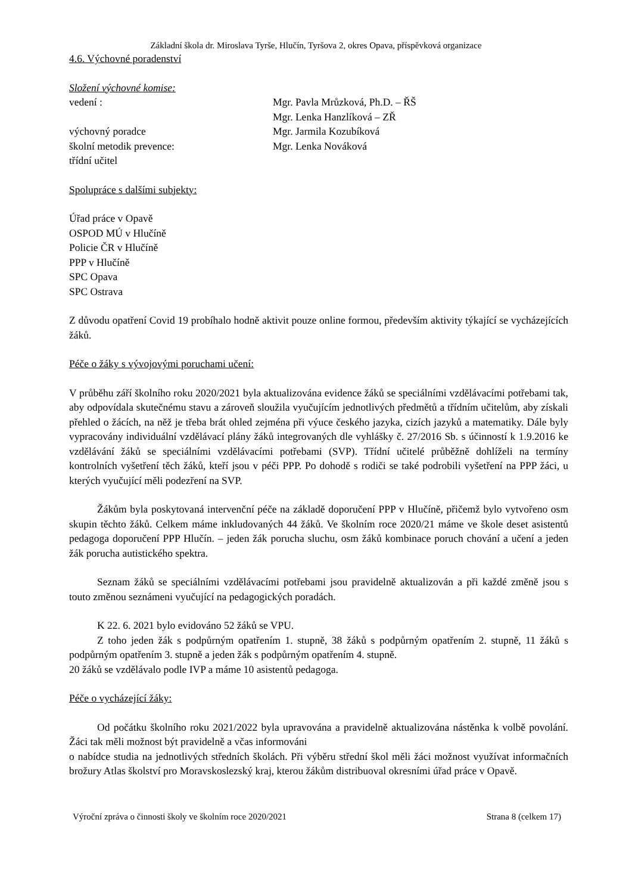Základní škola dr. Miroslava Tyrše, Hlučín, Tyršova 2, okres Opava, příspěvková organizace
4.6. Výchovné poradenství
Složení výchovné komise:
vedení : Mgr. Pavla Mrůzková, Ph.D. – ŘŠ
Mgr. Lenka Hanzlíková – ZŘ
výchovný poradce Mgr. Jarmila Kozubíková
školní metodik prevence: Mgr. Lenka Nováková
třídní učitel
Spolupráce s dalšími subjekty:
Úřad práce v Opavě
OSPOD MÚ v Hlučíně
Policie ČR v Hlučíně
PPP v Hlučíně
SPC Opava
SPC Ostrava
Z důvodu opatření Covid 19 probíhalo hodně aktivit pouze online formou, především aktivity týkající se vycházejících žáků.
Péče o žáky s vývojovými poruchami učení:
V průběhu září školního roku 2020/2021 byla aktualizována evidence žáků se speciálními vzdělávacími potřebami tak, aby odpovídala skutečnému stavu a zároveň sloužila vyučujícím jednotlivých předmětů a třídním učitelům, aby získali přehled o žácích, na něž je třeba brát ohled zejména při výuce českého jazyka, cizích jazyků a matematiky. Dále byly vypracovány individuální vzdělávací plány žáků integrovaných dle vyhlášky č. 27/2016 Sb. s účinností k 1.9.2016 ke vzdělávání žáků se speciálními vzdělávacími potřebami (SVP). Třídní učitelé průběžně dohlíželi na termíny kontrolních vyšetření těch žáků, kteří jsou v péči PPP. Po dohodě s rodiči se také podrobili vyšetření na PPP žáci, u kterých vyučující měli podezření na SVP.
Žákům byla poskytovaná intervenční péče na základě doporučení PPP v Hlučíně, přičemž bylo vytvořeno osm skupin těchto žáků. Celkem máme inkludovaných 44 žáků. Ve školním roce 2020/21 máme ve škole deset asistentů pedagoga doporučení PPP Hlučín. – jeden žák porucha sluchu, osm žáků kombinace poruch chování a učení a jeden žák porucha autistického spektra.
Seznam žáků se speciálními vzdělávacími potřebami jsou pravidelně aktualizován a při každé změně jsou s touto změnou seznámeni vyučující na pedagogických poradách.
K 22. 6. 2021 bylo evidováno 52 žáků se VPU.
Z toho jeden žák s podpůrným opatřením 1. stupně, 38 žáků s podpůrným opatřením 2. stupně, 11 žáků s podpůrným opatřením 3. stupně a jeden žák s podpůrným opatřením 4. stupně.
20 žáků se vzdělávalo podle IVP a máme 10 asistentů pedagoga.
Péče o vycházející žáky:
Od počátku školního roku 2021/2022 byla upravována a pravidelně aktualizována nástěnka k volbě povolání. Žáci tak měli možnost být pravidelně a včas informováni
o nabídce studia na jednotlivých středních školách. Při výběru střední škol měli žáci možnost využívat informačních brožury Atlas školství pro Moravskoslezský kraj, kterou žákům distribuoval okresními úřad práce v Opavě.
Výroční zpráva o činnosti školy ve školním roce 2020/2021 Strana 8 (celkem 17)